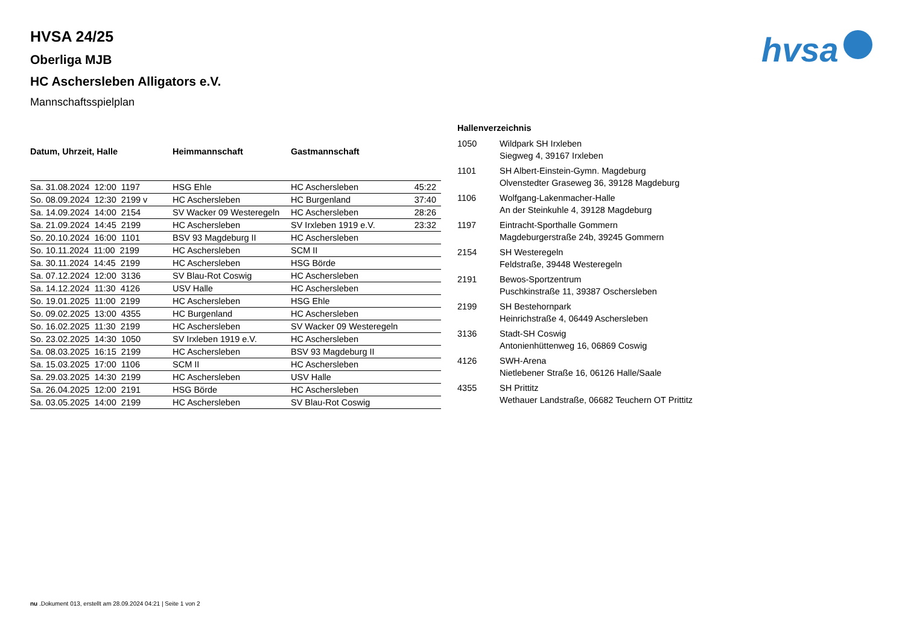hvsa
HVSA 24/25
Oberliga MJB
HC Aschersleben Alligators e.V.
Mannschaftsspielplan
| Datum, Uhrzeit, Halle | Heimmannschaft | Gastmannschaft | |
| --- | --- | --- | --- |
| Sa. 31.08.2024 12:00 1197 | HSG Ehle | HC Aschersleben | 45:22 |
| So. 08.09.2024 12:30 2199 v | HC Aschersleben | HC Burgenland | 37:40 |
| Sa. 14.09.2024 14:00 2154 | SV Wacker 09 Westeregeln | HC Aschersleben | 28:26 |
| Sa. 21.09.2024 14:45 2199 | HC Aschersleben | SV Irxleben 1919 e.V. | 23:32 |
| So. 20.10.2024 16:00 1101 | BSV 93 Magdeburg II | HC Aschersleben | |
| So. 10.11.2024 11:00 2199 | HC Aschersleben | SCM II | |
| Sa. 30.11.2024 14:45 2199 | HC Aschersleben | HSG Börde | |
| Sa. 07.12.2024 12:00 3136 | SV Blau-Rot Coswig | HC Aschersleben | |
| Sa. 14.12.2024 11:30 4126 | USV Halle | HC Aschersleben | |
| So. 19.01.2025 11:00 2199 | HC Aschersleben | HSG Ehle | |
| So. 09.02.2025 13:00 4355 | HC Burgenland | HC Aschersleben | |
| So. 16.02.2025 11:30 2199 | HC Aschersleben | SV Wacker 09 Westeregeln | |
| So. 23.02.2025 14:30 1050 | SV Irxleben 1919 e.V. | HC Aschersleben | |
| Sa. 08.03.2025 16:15 2199 | HC Aschersleben | BSV 93 Magdeburg II | |
| Sa. 15.03.2025 17:00 1106 | SCM II | HC Aschersleben | |
| Sa. 29.03.2025 14:30 2199 | HC Aschersleben | USV Halle | |
| Sa. 26.04.2025 12:00 2191 | HSG Börde | HC Aschersleben | |
| Sa. 03.05.2025 14:00 2199 | HC Aschersleben | SV Blau-Rot Coswig | |
Hallenverzeichnis
| 1050 | Wildpark SH Irxleben Siegweg 4, 39167 Irxleben |
| 1101 | SH Albert-Einstein-Gymn. Magdeburg Olvenstedter Graseweg 36, 39128 Magdeburg |
| 1106 | Wolfgang-Lakenmacher-Halle An der Steinkuhle 4, 39128 Magdeburg |
| 1197 | Eintracht-Sporthalle Gommern Magdeburgerstraße 24b, 39245 Gommern |
| 2154 | SH Westeregeln Feldstraße, 39448 Westeregeln |
| 2191 | Bewos-Sportzentrum Puschkinstraße 11, 39387 Oschersleben |
| 2199 | SH Bestehornpark Heinrichstraße 4, 06449 Aschersleben |
| 3136 | Stadt-SH Coswig Antonienhüttenweg 16, 06869 Coswig |
| 4126 | SWH-Arena Nietlebener Straße 16, 06126 Halle/Saale |
| 4355 | SH Prittitz Wethauer Landstraße, 06682 Teuchern OT Prittitz |
nu .Dokument 013, erstellt am 28.09.2024 04:21 | Seite 1 von 2